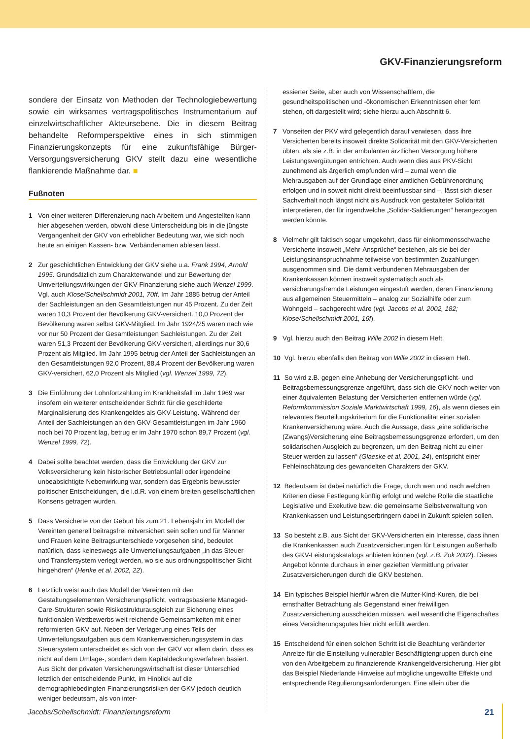GKV-Finanzierungsreform
sondere der Einsatz von Methoden der Technologiebewertung sowie ein wirksames vertragspolitisches Instrumentarium auf einzelwirtschaftlicher Akteursebene. Die in diesem Beitrag behandelte Reformperspektive eines in sich stimmigen Finanzierungskonzepts für eine zukunftsfähige Bürger-Versorgungsversicherung GKV stellt dazu eine wesentliche flankierende Maßnahme dar. ■
Fußnoten
1 Von einer weiteren Differenzierung nach Arbeitern und Angestellten kann hier abgesehen werden, obwohl diese Unterscheidung bis in die jüngste Vergangenheit der GKV von erheblicher Bedeutung war, wie sich noch heute an einigen Kassen- bzw. Verbändenamen ablesen lässt.
2 Zur geschichtlichen Entwicklung der GKV siehe u.a. Frank 1994, Arnold 1995. Grundsätzlich zum Charakterwandel und zur Bewertung der Umverteilungswirkungen der GKV-Finanzierung siehe auch Wenzel 1999. Vgl. auch Klose/Schellschmidt 2001, 70ff. Im Jahr 1885 betrug der Anteil der Sachleistungen an den Gesamtleistungen nur 45 Prozent. Zu der Zeit waren 10,3 Prozent der Bevölkerung GKV-versichert. 10,0 Prozent der Bevölkerung waren selbst GKV-Mitglied. Im Jahr 1924/25 waren nach wie vor nur 50 Prozent der Gesamtleistungen Sachleistungen. Zu der Zeit waren 51,3 Prozent der Bevölkerung GKV-versichert, allerdings nur 30,6 Prozent als Mitglied. Im Jahr 1995 betrug der Anteil der Sachleistungen an den Gesamtleistungen 92,0 Prozent, 88,4 Prozent der Bevölkerung waren GKV-versichert, 62,0 Prozent als Mitglied (vgl. Wenzel 1999, 72).
3 Die Einführung der Lohnfortzahlung im Krankheitsfall im Jahr 1969 war insofern ein weiterer entscheidender Schritt für die geschilderte Marginalisierung des Krankengeldes als GKV-Leistung. Während der Anteil der Sachleistungen an den GKV-Gesamtleistungen im Jahr 1960 noch bei 70 Prozent lag, betrug er im Jahr 1970 schon 89,7 Prozent (vgl. Wenzel 1999, 72).
4 Dabei sollte beachtet werden, dass die Entwicklung der GKV zur Volksversicherung kein historischer Betriebsunfall oder irgendeine unbeabsichtigte Nebenwirkung war, sondern das Ergebnis bewusster politischer Entscheidungen, die i.d.R. von einem breiten gesellschaftlichen Konsens getragen wurden.
5 Dass Versicherte von der Geburt bis zum 21. Lebensjahr im Modell der Vereinten generell beitragsfrei mitversichert sein sollen und für Männer und Frauen keine Beitragsunterschiede vorgesehen sind, bedeutet natürlich, dass keineswegs alle Umverteilungsaufgaben „in das Steuer- und Transfersystem verlegt werden, wo sie aus ordnungspolitischer Sicht hingehören“ (Henke et al. 2002, 22).
6 Letztlich weist auch das Modell der Vereinten mit den Gestaltungselementen Versicherungspflicht, vertragsbasierte Managed-Care-Strukturen sowie Risikostrukturausgleich zur Sicherung eines funktionalen Wettbewerbs weit reichende Gemeinsamkeiten mit einer reformierten GKV auf. Neben der Verlagerung eines Teils der Umverteilungsaufgaben aus dem Krankenversicherungssystem in das Steuersystem unterscheidet es sich von der GKV vor allem darin, dass es nicht auf dem Umlage-, sondern dem Kapitaldeckungsverfahren basiert. Aus Sicht der privaten Versicherungswirtschaft ist dieser Unterschied letztlich der entscheidende Punkt, im Hinblick auf die demographiebedingten Finanzierungsrisiken der GKV jedoch deutlich weniger bedeutsam, als von inter-
essierter Seite, aber auch von Wissenschaftlern, die gesundheitspolitischen und -ökonomischen Erkenntnissen eher fern stehen, oft dargestellt wird; siehe hierzu auch Abschnitt 6.
7 Vonseiten der PKV wird gelegentlich darauf verwiesen, dass ihre Versicherten bereits insoweit direkte Solidarität mit den GKV-Versicherten übten, als sie z.B. in der ambulanten ärztlichen Versorgung höhere Leistungsvergütungen entrichten. Auch wenn dies aus PKV-Sicht zunehmend als ärgerlich empfunden wird – zumal wenn die Mehrausgaben auf der Grundlage einer amtlichen Gebührenordnung erfolgen und in soweit nicht direkt beeinflussbar sind –, lässt sich dieser Sachverhalt noch längst nicht als Ausdruck von gestalteter Solidarität interpretieren, der für irgendwelche „Solidar-Saldierungen“ herangezogen werden könnte.
8 Vielmehr gilt faktisch sogar umgekehrt, dass für einkommensschwache Versicherte insoweit „Mehr-Ansprüche“ bestehen, als sie bei der Leistungsinanspruchnahme teilweise von bestimmten Zuzahlungen ausgenommen sind. Die damit verbundenen Mehrausgaben der Krankenkassen können insoweit systematisch auch als versicherungsfremde Leistungen eingestuft werden, deren Finanzierung aus allgemeinen Steuermitteln – analog zur Sozialhilfe oder zum Wohngeld – sachgerecht wäre (vgl. Jacobs et al. 2002, 182; Klose/Schellschmidt 2001, 16f).
9 Vgl. hierzu auch den Beitrag Wille 2002 in diesem Heft.
10 Vgl. hierzu ebenfalls den Beitrag von Wille 2002 in diesem Heft.
11 So wird z.B. gegen eine Anhebung der Versicherungspflicht- und Beitragsbemessungsgrenze angeführt, dass sich die GKV noch weiter von einer äquivalenten Belastung der Versicherten entfernen würde (vgl. Reformkommission Soziale Marktwirtschaft 1999, 16), als wenn dieses ein relevantes Beurteilungskriterium für die Funktionalität einer sozialen Krankenversicherung wäre. Auch die Aussage, dass „eine solidarische (Zwangs)Versicherung eine Beitragsbemessungsgrenze erfordert, um den solidarischen Ausgleich zu begrenzen, um den Beitrag nicht zu einer Steuer werden zu lassen“ (Glaeske et al. 2001, 24), entspricht einer Fehleinschätzung des gewandelten Charakters der GKV.
12 Bedeutsam ist dabei natürlich die Frage, durch wen und nach welchen Kriterien diese Festlegung künftig erfolgt und welche Rolle die staatliche Legislative und Exekutive bzw. die gemeinsame Selbstverwaltung von Krankenkassen und Leistungserbringern dabei in Zukunft spielen sollen.
13 So besteht z.B. aus Sicht der GKV-Versicherten ein Interesse, dass ihnen die Krankenkassen auch Zusatzversicherungen für Leistungen außerhalb des GKV-Leistungskatalogs anbieten können (vgl. z.B. Zok 2002). Dieses Angebot könnte durchaus in einer gezielten Vermittlung privater Zusatzversicherungen durch die GKV bestehen.
14 Ein typisches Beispiel hierfür wären die Mutter-Kind-Kuren, die bei ernsthafter Betrachtung als Gegenstand einer freiwilligen Zusatzversicherung ausscheiden müssen, weil wesentliche Eigenschaftes eines Versicherungsgutes hier nicht erfüllt werden.
15 Entscheidend für einen solchen Schritt ist die Beachtung veränderter Anreize für die Einstellung vulnerabler Beschäftigtengruppen durch eine von den Arbeitgebern zu finanzierende Krankengeldversicherung. Hier gibt das Beispiel Niederlande Hinweise auf mögliche ungewollte Effekte und entsprechende Regulierungsanforderungen. Eine allein über die
Jacobs/Schellschmidt: Finanzierungsreform 21